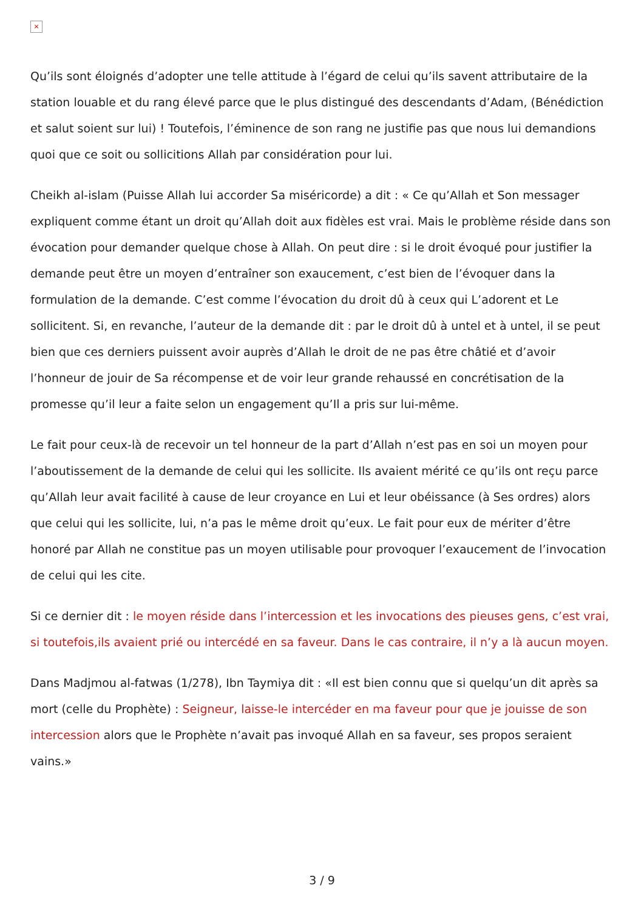×
Qu’ils sont éloignés d’adopter une telle attitude à l’égard de celui qu’ils savent attributaire de la station louable et du rang élevé parce que le plus distingué des descendants d’Adam, (Bénédiction et salut soient sur lui) ! Toutefois, l’éminence de son rang ne justifie pas que nous lui demandions quoi que ce soit ou sollicitions Allah par considération pour lui.
Cheikh al-islam (Puisse Allah lui accorder Sa miséricorde) a dit : « Ce qu’Allah et Son messager expliquent comme étant un droit qu’Allah doit aux fidèles est vrai. Mais le problème réside dans son évocation pour demander quelque chose à Allah. On peut dire : si le droit évoqué pour justifier la demande peut être un moyen d’entraîner son exaucement, c’est bien de l’évoquer dans la formulation de la demande. C’est comme l’évocation du droit dû à ceux qui L’adorent et Le sollicitent. Si, en revanche, l’auteur de la demande dit : par le droit dû à untel et à untel, il se peut bien que ces derniers puissent avoir auprès d’Allah le droit de ne pas être châtié et d’avoir l’honneur de jouir de Sa récompense et de voir leur grande rehaussé en concrétisation de la promesse qu’il leur a faite selon un engagement qu’Il a pris sur lui-même.
Le fait pour ceux-là de recevoir un tel honneur de la part d’Allah n’est pas en soi un moyen pour l’aboutissement de la demande de celui qui les sollicite. Ils avaient mérité ce qu’ils ont reçu parce qu’Allah leur avait facilité à cause de leur croyance en Lui et leur obéissance (à Ses ordres) alors que celui qui les sollicite, lui, n’a pas le même droit qu’eux. Le fait pour eux de mériter d’être honoré par Allah ne constitue pas un moyen utilisable pour provoquer l’exaucement de l’invocation de celui qui les cite.
Si ce dernier dit : le moyen réside dans l’intercession et les invocations des pieuses gens, c’est vrai, si toutefois,ils avaient prié ou intercédé en sa faveur. Dans le cas contraire, il n’y a là aucun moyen.
Dans Madjmou al-fatwas (1/278), Ibn Taymiya dit : «Il est bien connu que si quelqu’un dit après sa mort (celle du Prophète) : Seigneur, laisse-le intercéder en ma faveur pour que je jouisse de son intercession alors que le Prophète n’avait pas invoqué Allah en sa faveur, ses propos seraient vains.»
3 / 9